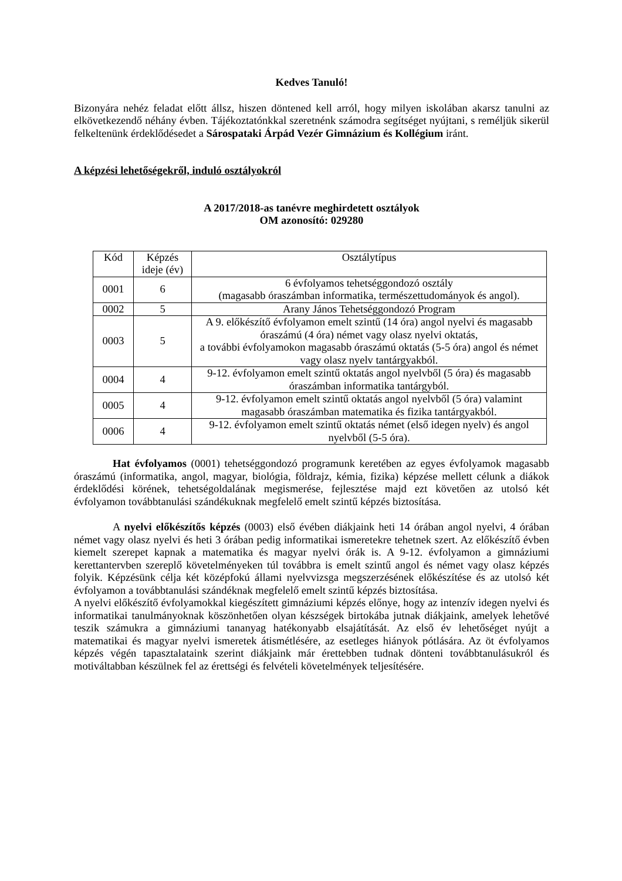Kedves Tanuló!
Bizonyára nehéz feladat előtt állsz, hiszen döntened kell arról, hogy milyen iskolában akarsz tanulni az elkövetkezendő néhány évben. Tájékoztatónkkal szeretnénk számodra segítséget nyújtani, s reméljük sikerül felkeltenünk érdeklődésedet a Sárospataki Árpád Vezér Gimnázium és Kollégium iránt.
A képzési lehetőségekről, induló osztályokról
A 2017/2018-as tanévre meghirdetett osztályok
OM azonosító: 029280
| Kód | Képzés ideje (év) | Osztálytípus |
| --- | --- | --- |
| 0001 | 6 | 6 évfolyamos tehetséggondozó osztály (magasabb óraszámban informatika, természettudományok és angol). |
| 0002 | 5 | Arany János Tehetséggondozó Program |
| 0003 | 5 | A 9. előkészítő évfolyamon emelt szintű (14 óra) angol nyelvi és magasabb óraszámú (4 óra) német vagy olasz nyelvi oktatás, a további évfolyamokon magasabb óraszámú oktatás (5-5 óra) angol és német vagy olasz nyelv tantárgyakból. |
| 0004 | 4 | 9-12. évfolyamon emelt szintű oktatás angol nyelvből (5 óra) és magasabb óraszámban informatika tantárgyból. |
| 0005 | 4 | 9-12. évfolyamon emelt szintű oktatás angol nyelvből (5 óra) valamint magasabb óraszámban matematika és fizika tantárgyakból. |
| 0006 | 4 | 9-12. évfolyamon emelt szintű oktatás német (első idegen nyelv) és angol nyelvből (5-5 óra). |
Hat évfolyamos (0001) tehetséggondozó programunk keretében az egyes évfolyamok magasabb óraszámú (informatika, angol, magyar, biológia, földrajz, kémia, fizika) képzése mellett célunk a diákok érdeklődési körének, tehetségoldalának megismerése, fejlesztése majd ezt követően az utolsó két évfolyamon továbbtanulási szándékuknak megfelelő emelt szintű képzés biztosítása.
A nyelvi előkészítős képzés (0003) első évében diákjaink heti 14 órában angol nyelvi, 4 órában német vagy olasz nyelvi és heti 3 órában pedig informatikai ismeretekre tehetnek szert. Az előkészítő évben kiemelt szerepet kapnak a matematika és magyar nyelvi órák is. A 9-12. évfolyamon a gimnáziumi kerettantervben szereplő követelményeken túl továbbra is emelt szintű angol és német vagy olasz képzés folyik. Képzésünk célja két középfokú állami nyelvvizsga megszerzésének előkészítése és az utolsó két évfolyamon a továbbtanulási szándéknak megfelelő emelt szintű képzés biztosítása.
A nyelvi előkészítő évfolyamokkal kiegészített gimnáziumi képzés előnye, hogy az intenzív idegen nyelvi és informatikai tanulmányoknak köszönhetően olyan készségek birtokába jutnak diákjaink, amelyek lehetővé teszik számukra a gimnáziumi tananyag hatékonyabb elsajátítását. Az első év lehetőséget nyújt a matematikai és magyar nyelvi ismeretek átismétlésére, az esetleges hiányok pótlására. Az öt évfolyamos képzés végén tapasztalataink szerint diákjaink már érettebben tudnak dönteni továbbtanulásukról és motiváltabban készülnek fel az érettségi és felvételi követelmények teljesítésére.